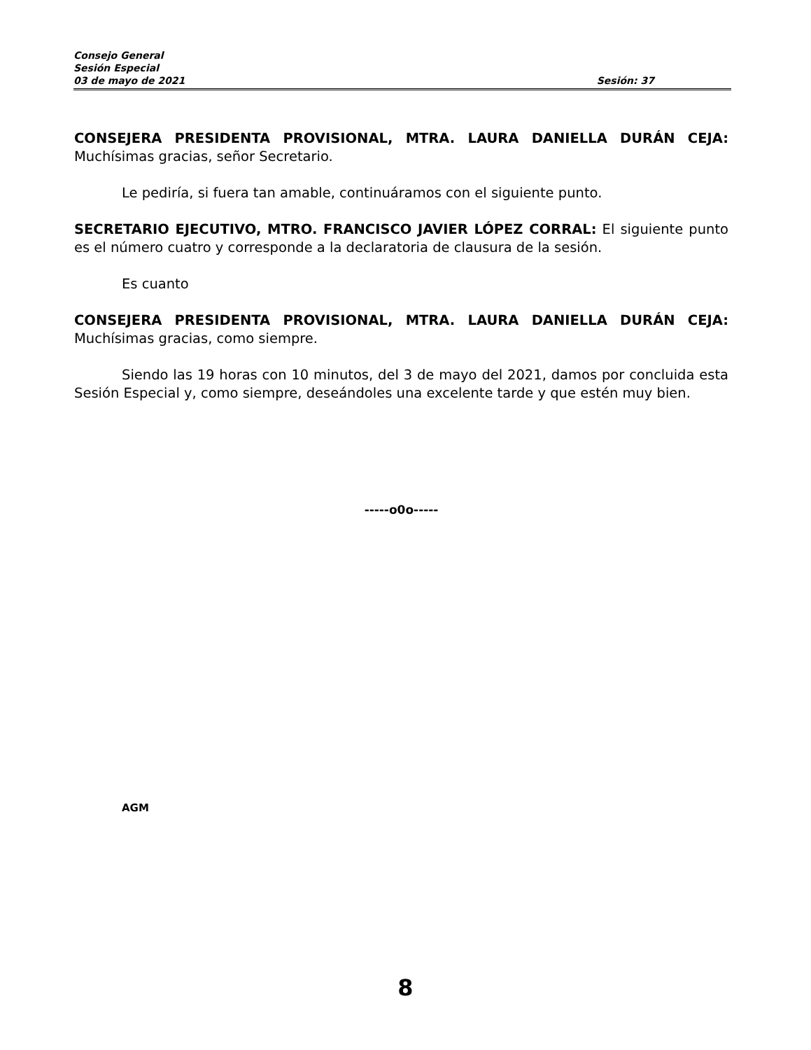Consejo General
Sesión Especial
03 de mayo de 2021 Sesión: 37
CONSEJERA PRESIDENTA PROVISIONAL, MTRA. LAURA DANIELLA DURÁN CEJA: Muchísimas gracias, señor Secretario.
Le pediría, si fuera tan amable, continuáramos con el siguiente punto.
SECRETARIO EJECUTIVO, MTRO. FRANCISCO JAVIER LÓPEZ CORRAL: El siguiente punto es el número cuatro y corresponde a la declaratoria de clausura de la sesión.
Es cuanto
CONSEJERA PRESIDENTA PROVISIONAL, MTRA. LAURA DANIELLA DURÁN CEJA: Muchísimas gracias, como siempre.
Siendo las 19 horas con 10 minutos, del 3 de mayo del 2021, damos por concluida esta Sesión Especial y, como siempre, deseándoles una excelente tarde y que estén muy bien.
-----o0o-----
AGM
8